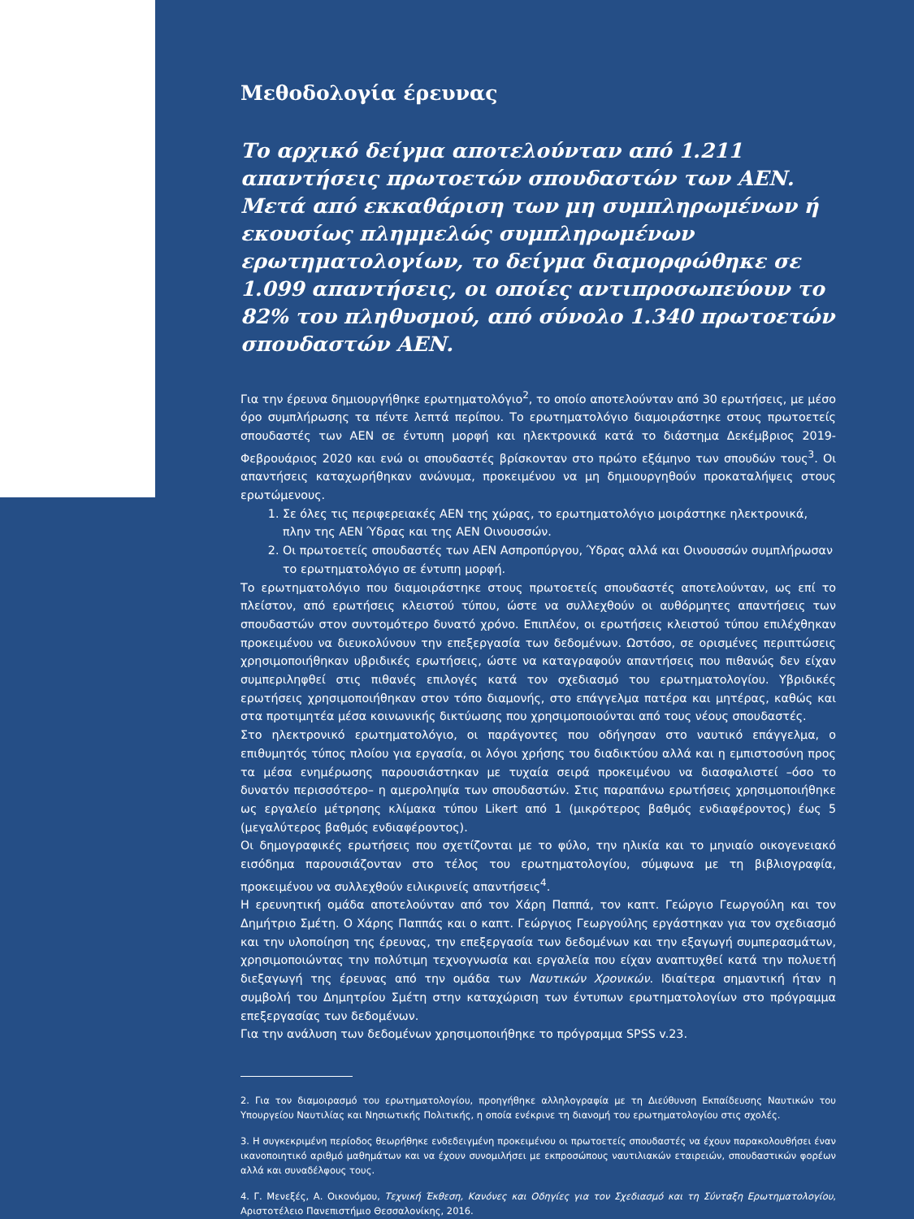Μεθοδολογία έρευνας
Το αρχικό δείγμα αποτελούνταν από 1.211 απαντήσεις πρωτοετών σπουδαστών των ΑΕΝ. Μετά από εκκαθάριση των μη συμπληρωμένων ή εκουσίως πλημμελώς συμπληρωμένων ερωτηματολογίων, το δείγμα διαμορφώθηκε σε 1.099 απαντήσεις, οι οποίες αντιπροσωπεύουν το 82% του πληθυσμού, από σύνολο 1.340 πρωτοετών σπουδαστών ΑΕΝ.
Για την έρευνα δημιουργήθηκε ερωτηματολόγιο<sup>2</sup>, το οποίο αποτελούνταν από 30 ερωτήσεις, με μέσο όρο συμπλήρωσης τα πέντε λεπτά περίπου. Το ερωτηματολόγιο διαμοιράστηκε στους πρωτοετείς σπουδαστές των ΑΕΝ σε έντυπη μορφή και ηλεκτρονικά κατά το διάστημα Δεκέμβριος 2019-Φεβρουάριος 2020 και ενώ οι σπουδαστές βρίσκονταν στο πρώτο εξάμηνο των σπουδών τους<sup>3</sup>. Οι απαντήσεις καταχωρήθηκαν ανώνυμα, προκειμένου να μη δημιουργηθούν προκαταλήψεις στους ερωτώμενους.
1. Σε όλες τις περιφερειακές ΑΕΝ της χώρας, το ερωτηματολόγιο μοιράστηκε ηλεκτρονικά, πλην της ΑΕΝ Ύδρας και της ΑΕΝ Οινουσσών.
2. Οι πρωτοετείς σπουδαστές των ΑΕΝ Ασπροπύργου, Ύδρας αλλά και Οινουσσών συμπλήρωσαν το ερωτηματολόγιο σε έντυπη μορφή.
Το ερωτηματολόγιο που διαμοιράστηκε στους πρωτοετείς σπουδαστές αποτελούνταν, ως επί το πλείστον, από ερωτήσεις κλειστού τύπου, ώστε να συλλεχθούν οι αυθόρμητες απαντήσεις των σπουδαστών στον συντομότερο δυνατό χρόνο. Επιπλέον, οι ερωτήσεις κλειστού τύπου επιλέχθηκαν προκειμένου να διευκολύνουν την επεξεργασία των δεδομένων. Ωστόσο, σε ορισμένες περιπτώσεις χρησιμοποιήθηκαν υβριδικές ερωτήσεις, ώστε να καταγραφούν απαντήσεις που πιθανώς δεν είχαν συμπεριληφθεί στις πιθανές επιλογές κατά τον σχεδιασμό του ερωτηματολογίου. Υβριδικές ερωτήσεις χρησιμοποιήθηκαν στον τόπο διαμονής, στο επάγγελμα πατέρα και μητέρας, καθώς και στα προτιμητέα μέσα κοινωνικής δικτύωσης που χρησιμοποιούνται από τους νέους σπουδαστές.
Στο ηλεκτρονικό ερωτηματολόγιο, οι παράγοντες που οδήγησαν στο ναυτικό επάγγελμα, ο επιθυμητός τύπος πλοίου για εργασία, οι λόγοι χρήσης του διαδικτύου αλλά και η εμπιστοσύνη προς τα μέσα ενημέρωσης παρουσιάστηκαν με τυχαία σειρά προκειμένου να διασφαλιστεί –όσο το δυνατόν περισσότερο– η αμεροληψία των σπουδαστών. Στις παραπάνω ερωτήσεις χρησιμοποιήθηκε ως εργαλείο μέτρησης κλίμακα τύπου Likert από 1 (μικρότερος βαθμός ενδιαφέροντος) έως 5 (μεγαλύτερος βαθμός ενδιαφέροντος).
Οι δημογραφικές ερωτήσεις που σχετίζονται με το φύλο, την ηλικία και το μηνιαίο οικογενειακό εισόδημα παρουσιάζονταν στο τέλος του ερωτηματολογίου, σύμφωνα με τη βιβλιογραφία, προκειμένου να συλλεχθούν ειλικρινείς απαντήσεις<sup>4</sup>.
Η ερευνητική ομάδα αποτελούνταν από τον Χάρη Παππά, τον καπτ. Γεώργιο Γεωργούλη και τον Δημήτριο Σμέτη. Ο Χάρης Παππάς και ο καπτ. Γεώργιος Γεωργούλης εργάστηκαν για τον σχεδιασμό και την υλοποίηση της έρευνας, την επεξεργασία των δεδομένων και την εξαγωγή συμπερασμάτων, χρησιμοποιώντας την πολύτιμη τεχνογνωσία και εργαλεία που είχαν αναπτυχθεί κατά την πολυετή διεξαγωγή της έρευνας από την ομάδα των Ναυτικών Χρονικών. Ιδιαίτερα σημαντική ήταν η συμβολή του Δημητρίου Σμέτη στην καταχώριση των έντυπων ερωτηματολογίων στο πρόγραμμα επεξεργασίας των δεδομένων.
Για την ανάλυση των δεδομένων χρησιμοποιήθηκε το πρόγραμμα SPSS v.23.
2. Για τον διαμοιρασμό του ερωτηματολογίου, προηγήθηκε αλληλογραφία με τη Διεύθυνση Εκπαίδευσης Ναυτικών του Υπουργείου Ναυτιλίας και Νησιωτικής Πολιτικής, η οποία ενέκρινε τη διανομή του ερωτηματολογίου στις σχολές.
3. Η συγκεκριμένη περίοδος θεωρήθηκε ενδεδειγμένη προκειμένου οι πρωτοετείς σπουδαστές να έχουν παρακολουθήσει έναν ικανοποιητικό αριθμό μαθημάτων και να έχουν συνομιλήσει με εκπροσώπους ναυτιλιακών εταιρειών, σπουδαστικών φορέων αλλά και συναδέλφους τους.
4. Γ. Μενεξές, Α. Οικονόμου, Τεχνική Έκθεση, Κανόνες και Οδηγίες για τον Σχεδιασμό και τη Σύνταξη Ερωτηματολογίου, Αριστοτέλειο Πανεπιστήμιο Θεσσαλονίκης, 2016.